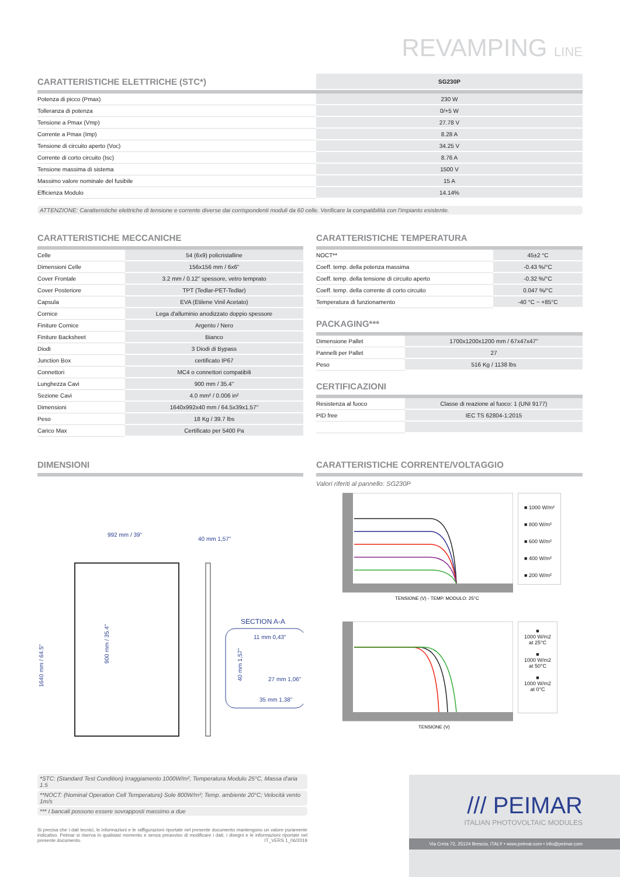REVAMPING LINE
| CARATTERISTICHE ELETTRICHE (STC*) | SG230P |
| --- | --- |
| Potenza di picco (Pmax) | 230 W |
| Tolleranza di potenza | 0/+5 W |
| Tensione a Pmax (Vmp) | 27.78 V |
| Corrente a Pmax (Imp) | 8.28 A |
| Tensione di circuito aperto (Voc) | 34.25 V |
| Corrente di corto circuito (Isc) | 8.76 A |
| Tensione massima di sistema | 1500 V |
| Massimo valore nominale del fusibile | 15 A |
| Efficienza Modulo | 14.14% |
ATTENZIONE: Caratteristiche elettriche di tensione e corrente diverse dai corrispondenti moduli da 60 celle. Verificare la compatibilità con l'impianto esistente.
CARATTERISTICHE MECCANICHE
| Celle | 54 (6x9) policristalline |
| Dimensioni Celle | 156x156 mm / 6x6" |
| Cover Frontale | 3.2 mm / 0.12" spessore, vetro temprato |
| Cover Posteriore | TPT (Tedlar-PET-Tedlar) |
| Capsula | EVA (Etilene Vinil Acetato) |
| Cornice | Lega d'alluminio anodizzato doppio spessore |
| Finiture Cornice | Argento / Nero |
| Finiture Backsheet | Bianco |
| Diodi | 3 Diodi di Bypass |
| Junction Box | certificato IP67 |
| Connettori | MC4 o connettori compatibili |
| Lunghezza Cavi | 900 mm / 35.4" |
| Sezione Cavi | 4.0 mm² / 0.006 in² |
| Dimensioni | 1640x992x40 mm / 64.5x39x1.57" |
| Peso | 18 Kg / 39.7 lbs |
| Carico Max | Certificato per 5400 Pa |
CARATTERISTICHE TEMPERATURA
| NOCT** | 45±2 °C |
| Coeff. temp. della potenza massima | -0.43 %/°C |
| Coeff. temp. della tensione di circuito aperto | -0.32 %/°C |
| Coeff. temp. della corrente di corto circuito | 0.047 %/°C |
| Temperatura di funzionamento | -40 °C ~ +85°C |
PACKAGING***
| Dimensione Pallet | 1700x1200x1200 mm / 67x47x47" |
| Pannelli per Pallet | 27 |
| Peso | 516 Kg / 1138 lbs |
CERTIFICAZIONI
| Resistenza al fuoco | Classe di reazione al fuoco: 1 (UNI 9177) |
| PID free | IEC TS 62804-1:2015 |
DIMENSIONI
992 mm / 39"
40 mm 1,57"
1640 mm / 64.5"
900 mm / 35.4"
SECTION A-A
11 mm 0,43"
27 mm 1,06"
35 mm 1,38"
40 mm 1,57"
CARATTERISTICHE CORRENTE/VOLTAGGIO
Valori riferiti al pannello: SG230P
TENSIONE (V) - TEMP. MODULO: 25°C
■ 1000 W/m²
■ 800 W/m²
■ 600 W/m²
■ 400 W/m²
■ 200 W/m²
TENSIONE (V)
■
1000 W/m2
at 25°C
■
1000 W/m2
at 50°C
■
1000 W/m2
at 0°C
*STC: (Standard Test Condition) Irraggiamento 1000W/m², Temperatura Modulo 25°C, Massa d'aria 1.5
**NOCT: (Nominal Operation Cell Temperature) Sole 800W/m²; Temp. ambiente 20°C; Velocità vento 1m/s
*** I bancali possono essere sovrapposti massimo a due
Si precisa che i dati tecnici, le informazioni e le raffigurazioni riportate nel presente documento mantengono un valore puramente indicativo. Peimar si riserva in qualsiasi momento e senza preavviso di modificare i dati, i disegni e le informazioni riportate nel presente documento. IT_VERS 1_06/2019
/// PEIMAR
ITALIAN PHOTOVOLTAIC MODULES
Via Creta 72, 25124 Brescia, ITALY • www.peimar.com • info@peimar.com